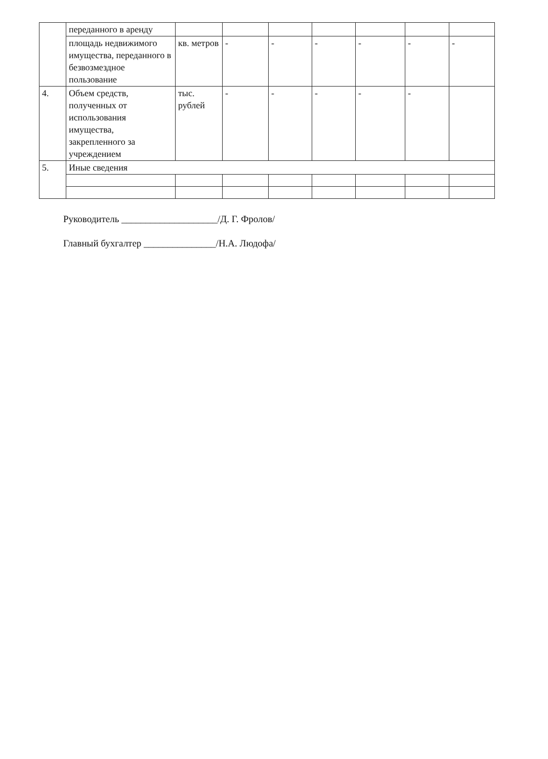| | переданного в аренду | | | | | | | |
| | площадь недвижимого имущества, переданного в безвозмездное пользование | кв. метров | - | - | - | - | - | - |
| 4. | Объем средств, полученных от использования имущества, закрепленного за учреждением | тыс. рублей | - | - | - | - | - | |
| 5. | Иные сведения | | | | | | | |
Руководитель ____________________/Д. Г. Фролов/
Главный бухгалтер _______________/Н.А. Людофа/